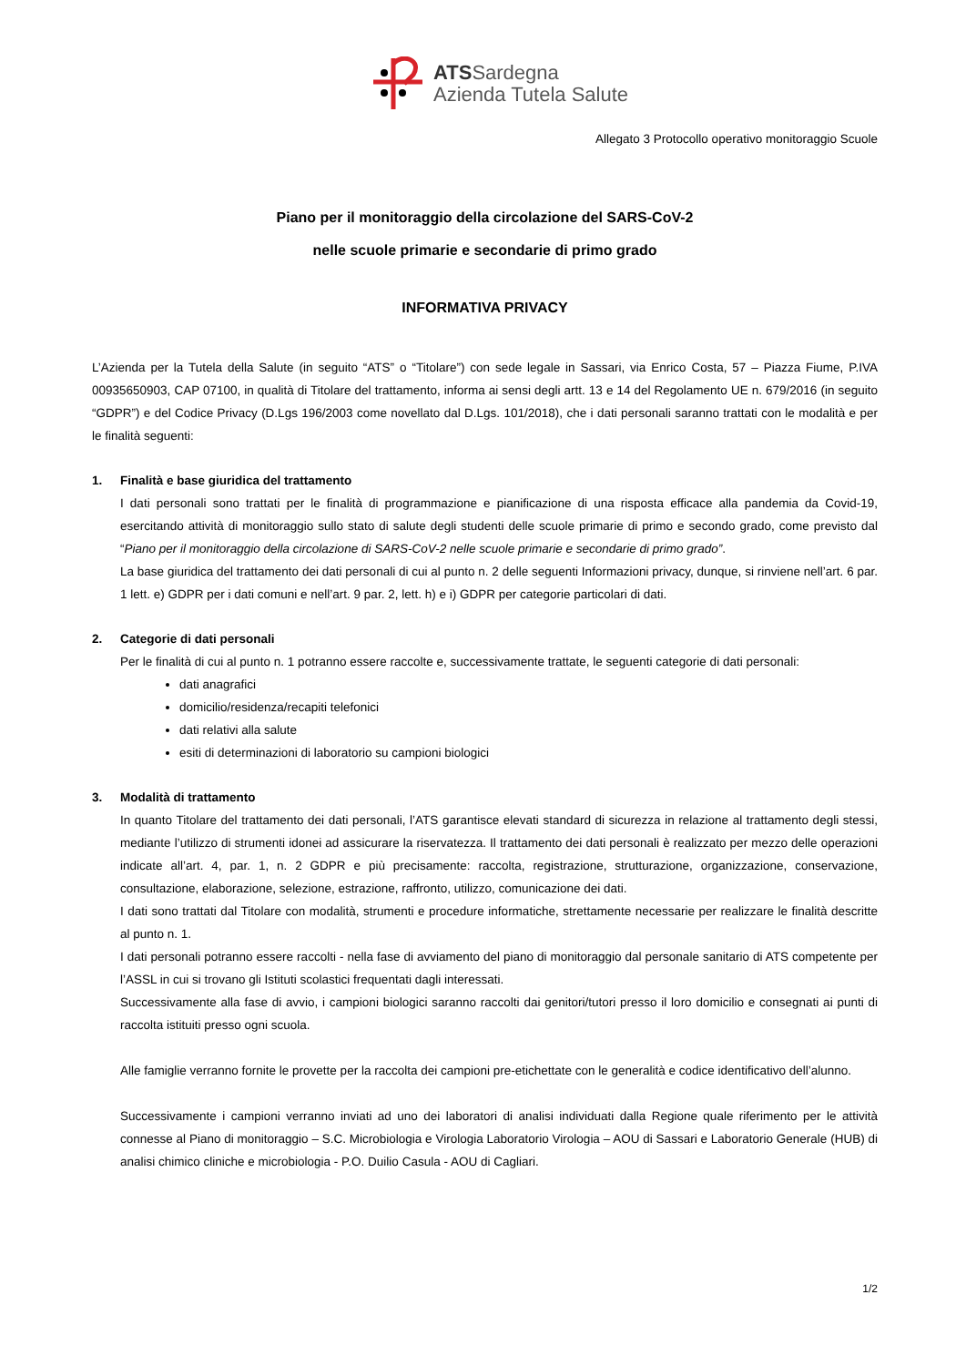ATSSardegna
Azienda Tutela Salute
Allegato 3 Protocollo operativo monitoraggio Scuole
Piano per il monitoraggio della circolazione del SARS-CoV-2
nelle scuole primarie e secondarie di primo grado
INFORMATIVA PRIVACY
L’Azienda per la Tutela della Salute (in seguito “ATS” o “Titolare”) con sede legale in Sassari, via Enrico Costa, 57 – Piazza Fiume, P.IVA 00935650903, CAP 07100, in qualità di Titolare del trattamento, informa ai sensi degli artt. 13 e 14 del Regolamento UE n. 679/2016 (in seguito “GDPR”) e del Codice Privacy (D.Lgs 196/2003 come novellato dal D.Lgs. 101/2018), che i dati personali saranno trattati con le modalità e per le finalità seguenti:
1. Finalità e base giuridica del trattamento
I dati personali sono trattati per le finalità di programmazione e pianificazione di una risposta efficace alla pandemia da Covid-19, esercitando attività di monitoraggio sullo stato di salute degli studenti delle scuole primarie di primo e secondo grado, come previsto dal “Piano per il monitoraggio della circolazione di SARS-CoV-2 nelle scuole primarie e secondarie di primo grado”.
La base giuridica del trattamento dei dati personali di cui al punto n. 2 delle seguenti Informazioni privacy, dunque, si rinviene nell’art. 6 par. 1 lett. e) GDPR per i dati comuni e nell’art. 9 par. 2, lett. h) e i) GDPR per categorie particolari di dati.
2. Categorie di dati personali
Per le finalità di cui al punto n. 1 potranno essere raccolte e, successivamente trattate, le seguenti categorie di dati personali:
dati anagrafici
domicilio/residenza/recapiti telefonici
dati relativi alla salute
esiti di determinazioni di laboratorio su campioni biologici
3. Modalità di trattamento
In quanto Titolare del trattamento dei dati personali, l’ATS garantisce elevati standard di sicurezza in relazione al trattamento degli stessi, mediante l’utilizzo di strumenti idonei ad assicurare la riservatezza. Il trattamento dei dati personali è realizzato per mezzo delle operazioni indicate all’art. 4, par. 1, n. 2 GDPR e più precisamente: raccolta, registrazione, strutturazione, organizzazione, conservazione, consultazione, elaborazione, selezione, estrazione, raffronto, utilizzo, comunicazione dei dati.
I dati sono trattati dal Titolare con modalità, strumenti e procedure informatiche, strettamente necessarie per realizzare le finalità descritte al punto n. 1.
I dati personali potranno essere raccolti - nella fase di avviamento del piano di monitoraggio dal personale sanitario di ATS competente per l’ASSL in cui si trovano gli Istituti scolastici frequentati dagli interessati.
Successivamente alla fase di avvio, i campioni biologici saranno raccolti dai genitori/tutori presso il loro domicilio e consegnati ai punti di raccolta istituiti presso ogni scuola.
Alle famiglie verranno fornite le provette per la raccolta dei campioni pre-etichettate con le generalità e codice identificativo dell’alunno.
Successivamente i campioni verranno inviati ad uno dei laboratori di analisi individuati dalla Regione quale riferimento per le attività connesse al Piano di monitoraggio – S.C. Microbiologia e Virologia Laboratorio Virologia – AOU di Sassari e Laboratorio Generale (HUB) di analisi chimico cliniche e microbiologia - P.O. Duilio Casula - AOU di Cagliari.
1/2